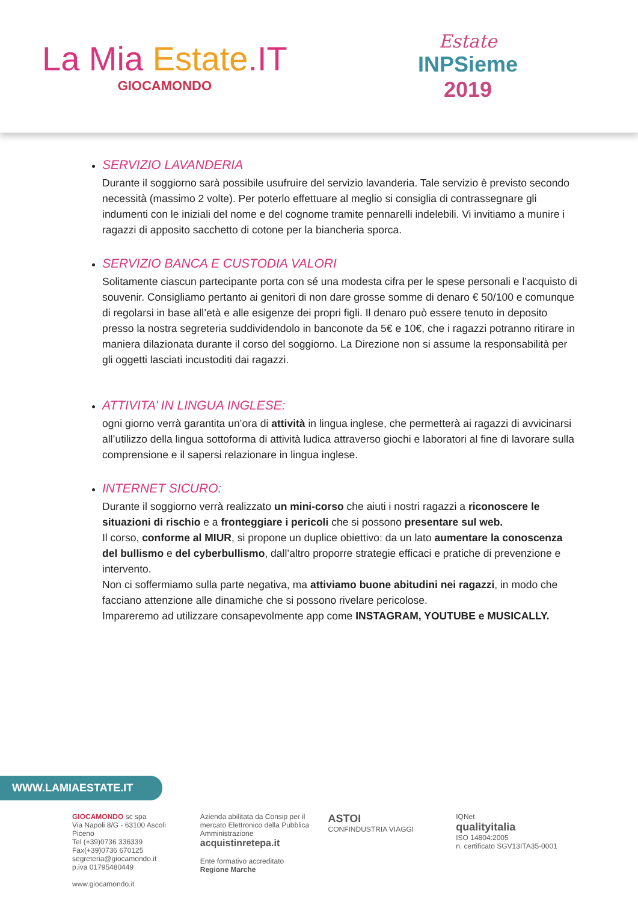La Mia Estate.IT
GIOCAMONDO
Estate
INPSieme
2019
SERVIZIO LAVANDERIA
Durante il soggiorno sarà possibile usufruire del servizio lavanderia. Tale servizio è previsto secondo necessità (massimo 2 volte). Per poterlo effettuare al meglio si consiglia di contrassegnare gli indumenti con le iniziali del nome e del cognome tramite pennarelli indelebili. Vi invitiamo a munire i ragazzi di apposito sacchetto di cotone per la biancheria sporca.
SERVIZIO BANCA E CUSTODIA VALORI
Solitamente ciascun partecipante porta con sé una modesta cifra per le spese personali e l’acquisto di souvenir. Consigliamo pertanto ai genitori di non dare grosse somme di denaro € 50/100 e comunque di regolarsi in base all’età e alle esigenze dei propri figli. Il denaro può essere tenuto in deposito presso la nostra segreteria suddividendolo in banconote da 5€ e 10€, che i ragazzi potranno ritirare in maniera dilazionata durante il corso del soggiorno. La Direzione non si assume la responsabilità per gli oggetti lasciati incustoditi dai ragazzi.
ATTIVITA’ IN LINGUA INGLESE:
ogni giorno verrà garantita un’ora di attività in lingua inglese, che permetterà ai ragazzi di avvicinarsi all’utilizzo della lingua sottoforma di attività ludica attraverso giochi e laboratori al fine di lavorare sulla comprensione e il sapersi relazionare in lingua inglese.
INTERNET SICURO:
Durante il soggiorno verrà realizzato un mini-corso che aiuti i nostri ragazzi a riconoscere le situazioni di rischio e a fronteggiare i pericoli che si possono presentare sul web.
Il corso, conforme al MIUR, si propone un duplice obiettivo: da un lato aumentare la conoscenza del bullismo e del cyberbullismo, dall’altro proporre strategie efficaci e pratiche di prevenzione e intervento.
Non ci soffermiamo sulla parte negativa, ma attiviamo buone abitudini nei ragazzi, in modo che facciano attenzione alle dinamiche che si possono rivelare pericolose.
Impareremo ad utilizzare consapevolmente app come INSTAGRAM, YOUTUBE e MUSICALLY.
WWW.LAMIAESTATE.IT
GIOCAMONDO sc spa
Via Napoli 8/G - 63100 Ascoli Piceno
Tel (+39)0736 336339 Fax(+39)0736 670125
segreteria@giocamondo.it
p.iva 01795480449
www.giocamondo.it
Azienda abilitata da Consip per il mercato Elettronico della Pubblica Amministrazione
acquistinretepa.it
Ente formativo accreditato Regione Marche
ASTOI
CONFINDUSTRIA VIAGGI
IQNet
qualityitalia
ISO 14804:2005
n. certificato SGV13ITA35-0001